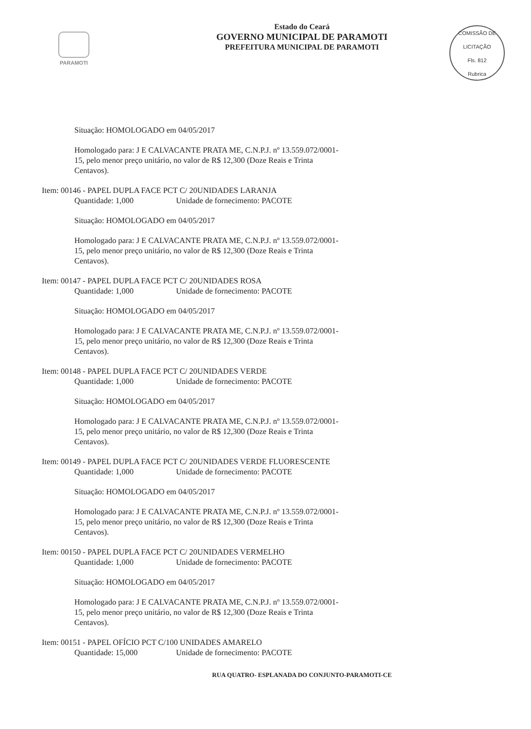PARAMOTI
COMISSÃO DE LICITAÇÃO
Fls. 812
Rubrica
Estado do Ceará
GOVERNO MUNICIPAL DE PARAMOTI
PREFEITURA MUNICIPAL DE PARAMOTI
Situação: HOMOLOGADO em 04/05/2017
Homologado para: J E CALVACANTE PRATA ME, C.N.P.J. nº 13.559.072/0001-15, pelo menor preço unitário, no valor de R$ 12,300 (Doze Reais e Trinta Centavos).
Item: 00146 - PAPEL DUPLA FACE PCT C/ 20UNIDADES LARANJA
Quantidade: 1,000 Unidade de fornecimento: PACOTE
Situação: HOMOLOGADO em 04/05/2017
Homologado para: J E CALVACANTE PRATA ME, C.N.P.J. nº 13.559.072/0001-15, pelo menor preço unitário, no valor de R$ 12,300 (Doze Reais e Trinta Centavos).
Item: 00147 - PAPEL DUPLA FACE PCT C/ 20UNIDADES ROSA
Quantidade: 1,000 Unidade de fornecimento: PACOTE
Situação: HOMOLOGADO em 04/05/2017
Homologado para: J E CALVACANTE PRATA ME, C.N.P.J. nº 13.559.072/0001-15, pelo menor preço unitário, no valor de R$ 12,300 (Doze Reais e Trinta Centavos).
Item: 00148 - PAPEL DUPLA FACE PCT C/ 20UNIDADES VERDE
Quantidade: 1,000 Unidade de fornecimento: PACOTE
Situação: HOMOLOGADO em 04/05/2017
Homologado para: J E CALVACANTE PRATA ME, C.N.P.J. nº 13.559.072/0001-15, pelo menor preço unitário, no valor de R$ 12,300 (Doze Reais e Trinta Centavos).
Item: 00149 - PAPEL DUPLA FACE PCT C/ 20UNIDADES VERDE FLUORESCENTE
Quantidade: 1,000 Unidade de fornecimento: PACOTE
Situação: HOMOLOGADO em 04/05/2017
Homologado para: J E CALVACANTE PRATA ME, C.N.P.J. nº 13.559.072/0001-15, pelo menor preço unitário, no valor de R$ 12,300 (Doze Reais e Trinta Centavos).
Item: 00150 - PAPEL DUPLA FACE PCT C/ 20UNIDADES VERMELHO
Quantidade: 1,000 Unidade de fornecimento: PACOTE
Situação: HOMOLOGADO em 04/05/2017
Homologado para: J E CALVACANTE PRATA ME, C.N.P.J. nº 13.559.072/0001-15, pelo menor preço unitário, no valor de R$ 12,300 (Doze Reais e Trinta Centavos).
Item: 00151 - PAPEL OFÍCIO PCT C/100 UNIDADES AMARELO
Quantidade: 15,000 Unidade de fornecimento: PACOTE
RUA QUATRO- ESPLANADA DO CONJUNTO-PARAMOTI-CE